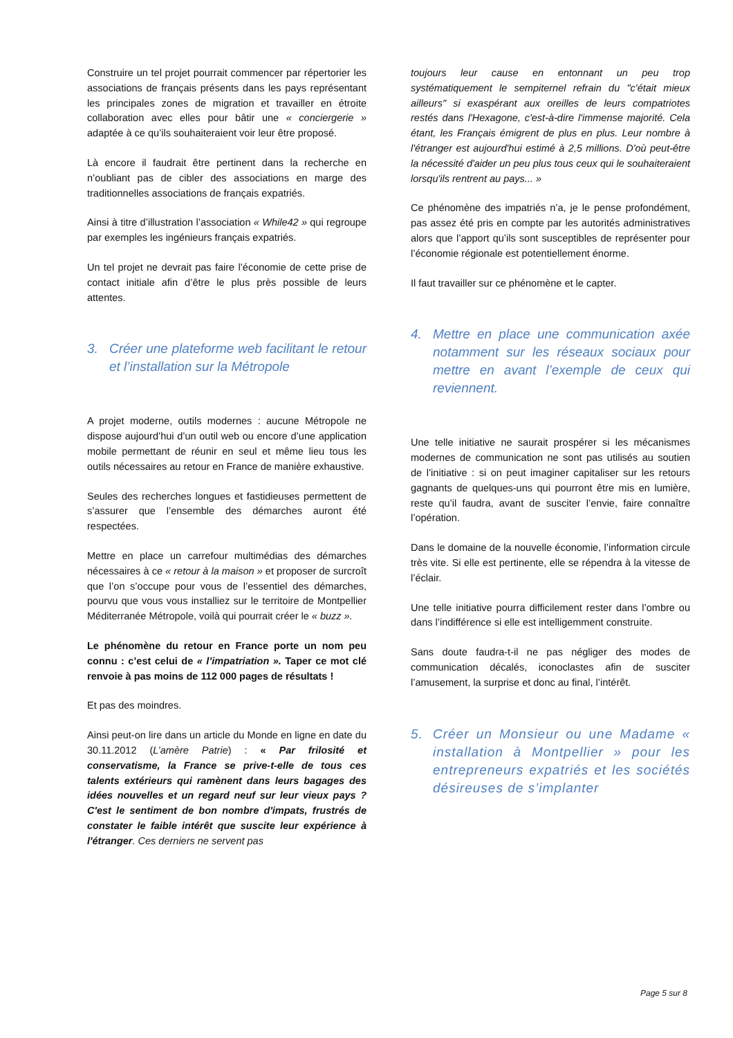Construire un tel projet pourrait commencer par répertorier les associations de français présents dans les pays représentant les principales zones de migration et travailler en étroite collaboration avec elles pour bâtir une « conciergerie » adaptée à ce qu’ils souhaiteraient voir leur être proposé.
Là encore il faudrait être pertinent dans la recherche en n’oubliant pas de cibler des associations en marge des traditionnelles associations de français expatriés.
Ainsi à titre d’illustration l’association « While42 » qui regroupe par exemples les ingénieurs français expatriés.
Un tel projet ne devrait pas faire l’économie de cette prise de contact initiale afin d’être le plus près possible de leurs attentes.
3. Créer une plateforme web facilitant le retour et l’installation sur la Métropole
A projet moderne, outils modernes : aucune Métropole ne dispose aujourd’hui d’un outil web ou encore d’une application mobile permettant de réunir en seul et même lieu tous les outils nécessaires au retour en France de manière exhaustive.
Seules des recherches longues et fastidieuses permettent de s’assurer que l’ensemble des démarches auront été respectées.
Mettre en place un carrefour multimédias des démarches nécessaires à ce « retour à la maison » et proposer de surcroît que l’on s’occupe pour vous de l’essentiel des démarches, pourvu que vous vous installiez sur le territoire de Montpellier Méditerranée Métropole, voilà qui pourrait créer le « buzz ».
Le phénomène du retour en France porte un nom peu connu : c’est celui de « l’impatriation ». Taper ce mot clé renvoie à pas moins de 112 000 pages de résultats !
Et pas des moindres.
Ainsi peut-on lire dans un article du Monde en ligne en date du 30.11.2012 (L’amère Patrie) : « Par frilosité et conservatisme, la France se prive-t-elle de tous ces talents extérieurs qui ramènent dans leurs bagages des idées nouvelles et un regard neuf sur leur vieux pays ? C'est le sentiment de bon nombre d'impats, frustrés de constater le faible intérêt que suscite leur expérience à l'étranger. Ces derniers ne servent pas
toujours leur cause en entonnant un peu trop systématiquement le sempiternel refrain du "c'était mieux ailleurs" si exaspérant aux oreilles de leurs compatriotes restés dans l'Hexagone, c'est-à-dire l'immense majorité. Cela étant, les Français émigrent de plus en plus. Leur nombre à l'étranger est aujourd'hui estimé à 2,5 millions. D'où peut-être la nécessité d'aider un peu plus tous ceux qui le souhaiteraient lorsqu'ils rentrent au pays... »
Ce phénomène des impatriés n’a, je le pense profondément, pas assez été pris en compte par les autorités administratives alors que l’apport qu’ils sont susceptibles de représenter pour l’économie régionale est potentiellement énorme.
Il faut travailler sur ce phénomène et le capter.
4. Mettre en place une communication axée notamment sur les réseaux sociaux pour mettre en avant l’exemple de ceux qui reviennent.
Une telle initiative ne saurait prospérer si les mécanismes modernes de communication ne sont pas utilisés au soutien de l’initiative : si on peut imaginer capitaliser sur les retours gagnants de quelques-uns qui pourront être mis en lumière, reste qu’il faudra, avant de susciter l’envie, faire connaître l’opération.
Dans le domaine de la nouvelle économie, l’information circule très vite. Si elle est pertinente, elle se répendra à la vitesse de l’éclair.
Une telle initiative pourra difficilement rester dans l’ombre ou dans l’indifférence si elle est intelligemment construite.
Sans doute faudra-t-il ne pas négliger des modes de communication décalés, iconoclastes afin de susciter l’amusement, la surprise et donc au final, l’intérêt.
5. Créer un Monsieur ou une Madame « installation à Montpellier » pour les entrepreneurs expatriés et les sociétés désireuses de s’implanter
Page 5 sur 8